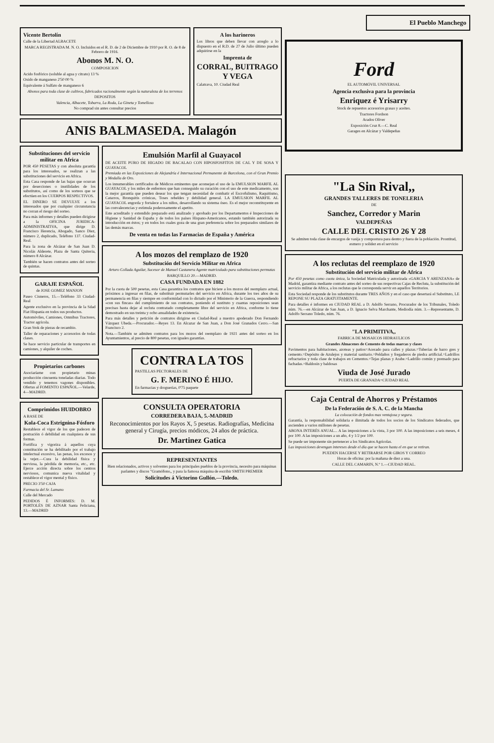El Pueblo Manchego
Vicente Bertolín
Calle de la Libertad ALBACETE
MARCA REGISTRADA M. N. O. Incluidos en el R. D. de 2 de Diciembre de 1910 por R. O. de 8 de Febrero de 1916.
Abonos M. N. O.
COMPOSICION
Acido fosfórico (soluble al agua y citrato) 13 %
Oxido de manganeso 2'50 00 %
Equivalente á Sulfato de manganeso 6
Abonos para toda clase de cultivos, fabricados racionalmente según la naturaleza de los terrenos
DEPOSITOS
Valencia, Albacete, Tobarra, La Roda, La Gineta y Tomelloso
No comprad sin antes consultar precios
A los harineros
Los libros que deben llevar con arreglo a lo dispuesto en el R.D. de 27 de Julio último pueden adquirirse en la
Imprenta de
CORRAL, BUITRAGO Y VEGA
Calatrava, 10. Ciudad Real
ANIS BALMASEDA. Malagón
Substituciones del servicio militar en Africa
POR 450 PESETAS y con absoluta garantía para los interesados, se realizan a las substituciones del servicio en Africa.
Esta Casa responde de las bajas que ocurran por deserciones o inutilidades de los substitutos, así como de los sorteos que se efectúen en los CUERPOS RESPECTIVOS.
EL DINERO SE DEVULVE a los interesados que por cualquier circunstancia no corran el riesgo del sorteo.
Para más informes y detalles pueden dirigirse a la OFICINA JURIDICA-ADMINISTRATIVA, que dirige D. Francisco Herencia, Abogado, Sanco Diez, número 2, duplicado, Teléfono 137. Ciudad-Real.
Para la zona de Alcázar de San Juan D. Nicolás Alderete, Plaza de Santa Quiteria, número 8 Alcázar.
También se hacen contratos antes del sorteo de quintas.
GARAJE ESPAÑOL
de JOSE GOMEZ MANJON
Paseo Cisneros, 15.—Teléfono 33 Ciudad-Real
Agente exclusivo en la provincia de la Sdad Fiat Hispania en todos sus productos.
Automóviles, Camiones, Omnibus Tractores, Tractor agrícola.
Gran Stok de piezas de recambio.
Taller de reparaciones y accesorios de todas clases.
Se hace servicio particular de transportes en camiones, y alquiler de coches.
Propietarios carbones
Asociaríame con propietario minas producción cincuenta toneladas diarias. Todo vendido y tenemos vagones disponibles. Ofertas al FOMENTO ESPAÑOL.—Velarde, 4—MADRID.
Comprimidos HUIDOBRO
A BASE DE
Kola-Coca Estrignina-Fósforo
Restablece el vigor de los que padecen de postración ó debilidad en cualquiera de sus formas.
Fortifica y vigoriza á aquellos cuya constitución se ha debilitado por el trabajo intelectual excesivo, las penas, los excesos y la vejez.—Cura la debilidad física y nerviosa, la pérdida de memoria, etc., etc. Ejerce acción directa sobre los centros nerviosos, comunica nueva vitalidad y restablece el vigor mental y físico.
PRECIO 3'50 CAJA
Farmacia del Sr. Lamano
Calle del Mercado
PEDIDOS É INFORMES: D. M. PORTOLÉS DE AZNAR Santa Feliciana, 13.—MADRID
Emulsión Marfil al Guayacol
DE ACEITE PURO DE HIGADO DE BACALAO CON HIPOSFOSFITOS DE CAL Y DE SOSA Y GUAYACOL
Premiada en las Exposiciones de Alejandría é Internacional Permanente de Barcelona, con el Gran Premio y Medalla de Oro.
Los innumerables certificados de Médicos eminentes que aconsejan el uso de la EMULSION MARFIL AL GUAYACOL y los miles de enfermos que han conseguido su curación con el uso de este medicamento, son la mejor garantía que pueden desear los que tengan necesidad de combatir el Escrofulismo, Raquitismo, Catarros, Bronquitis crónicas, Toses rebeldes y debilidad general. LA EMULSION MARFIL AL GUAYACOL engorda y fortalece a los niños, desarrollando su sistema óseo. Es el mejor reconstituyente en las convalecencias y estimula poderosamente el apetito.
Este acreditado y extendido preparado está analizado y aprobado por los Departamentos é Inspecciones de Higiene y Sanidad de España y de todos los países Hispano-Americanos, estando también autorizada su introducción en éstos; y en todos los cuales goza de una gran preferencia sobre los preparados similares de las demás marcas.
De venta en todas las Farmacias de España y América
A los mozos del remplazo de 1920
Substitución del Servicio Militar en Africa
Arturo Collada Aguilar, Sucesor de Manuel Castanera Agente matriculado para substituciones permutas
BARQUILLO 20.—MADRID.
CASA FUNDADA EN 1882
Por la cuota de 500 pesetas, esta Casa garantiza los contratos que hiciere a los mozos del reemplazo actual, próximos a ingresar en filas, de substituir permutarles del servicio en Africa, durante los tres años de su permanencia en filas y siempre en conformidad con lo dictado por el Ministerio de la Guerra, respondiendo «con sus fincas» del cumplimiento de sus contratos, poniendo el sustituto y cuantas reposiciones sean precisas hasta dejar al recluta contratado completamente libre del servicio en Africa, conforme lo tiene demostrado en sus treinta y ocho anualidades de existencia.
Para más detalles y petición de contratos dirigirse en Ciudad-Real a nuestro apoderado Don Fernando Vázquez Ubeda.—Procurador.—Reyes 13. En Alcazar de San Juan, a Don José Granados Cerro.—San Francisco 2.
Nota.—También se admiten contratos para los mozos del reemplazo de 1921 antes del sorteo en los Ayuntamientos, al precio de 800 pesetas, con iguales garantías.
CONTRA LA TOS
PASTILLAS PECTORALES DE
G. F. MERINO É HIJO.
En farmacias y droguerías, 0'75 paquete
CONSULTA OPERATORIA
CORREDERA BAJA, 5.-MADRID
Reconocimientos por los Rayos X, 5 pesetas. Radiografías, Medicina general y Cirugía, precios módicos, 24 años de práctica.
Dr. Martinez Gatica
REPRESENTANTES
Bien relacionados, activos y solventes para los principales pueblos de la provincia, necesito para máquinas parlantes y discos "Gramófono,, y para la famosa máquina de escribir SMITH PREMIER
Solicitudes á Victorino Gullón.—Toledo.
Ford
EL AUTOMÓVIL UNIVERSAL
Agencia exclusiva para la provincia
Enriquez é Yrisarry
Stock de repuestos accesorios grasas y aceites.
Tractores Fordson
Arados Oliver
Exposición Cruz 8.—C. Real
Garages en Alcázar y Valdepeñas
"La Sin Rival,,
GRANDES TALLERES DE TONELERIA
DE
Sanchez, Corredor y Marin
VALDEPEÑAS
CALLE DEL CRISTO 26 Y 28
Se admiten toda clase de encargos de vasija y compostura para dentro y fuera de la población. Prontitud, esmero y solidez en el servicio
A los reclutas del reemplazo de 1920
Substitución del servicio militar de Africa
Por 450 pesetas como cuota única, la Sociedad Matriculada y autorizada «GARCIA Y ARENZANA» de Madrid, garantiza mediante contrato antes del sorteo de sus respectivas Cajas de Recluta, la substitución del servicio militar de Africa, a los reclutas que le corresponda servir en aquellos Territorios.
Esta Sociedad responde de los substitutos durante TRES AÑOS y en el caso que desertará el Substituto, LE REPONE SU PLAZA GRATUITAMENTE.
Para detalles é informes en CIUDAD REAL a D. Adolfo Serrano, Procurador de los Tribunales, Toledo núm. 76.—en Alcázar de San Juan, a D. Ignacio Selva Marchante, Mediodía núm. 3.—Representante, D. Adolfo Serrano Toledo, núm. 76.
"LA PRIMITIVA,,
FABRICA DE MOSAICOS HIDRAULICOS
Grandes Almacenes de Cemento de todas marcas y clases
Pavimentos para habitaciones, azoteas y patios=Acerado para calles y plazas.=Tuberías de barro gres y cemento.=Depósito de Azulejos y material sanitario.=Peldaños y fregaderos de piedra artificial.=Ladrillos refractarios y toda clase de trabajos en Cementos.=Tejas planas y Arabe.=Ladrillo común y prensado para fachadas.=Baldosín y baldosas
Viuda de José Jurado
PUERTA DE GRANADA=CIUDAD REAL
Caja Central de Ahorros y Préstamos
De la Federación de S. A. C. de la Mancha
La colocación de fondos mas ventajosa y segura.
Garantía, la responsabilidad solidaria e ilimitada de todos los socios de los Sindicatos federados, que ascienden a varios millones de pesetas.
ABONA INTERÉS ANUAL... A las imposiciones a la vista, 3 por 100. A las imposiciones a seis meses, 4 por 100. A las imposiciones a un año, 4 y 1/2 por 100.
Se puede ser imponente sin pertenecer a los Sindicatos Agrícolas.
Las imposiciones devengan intereses desde el día que se hacen hasta el en que se retiran.
PUEDEN HACERSE Y RETIRARSE POR GIROS Y CORREO
Horas de oficina: por la mañana de diez a una.
CALLE DEL CAMARIN, N.º 1.—CIUDAD REAL.